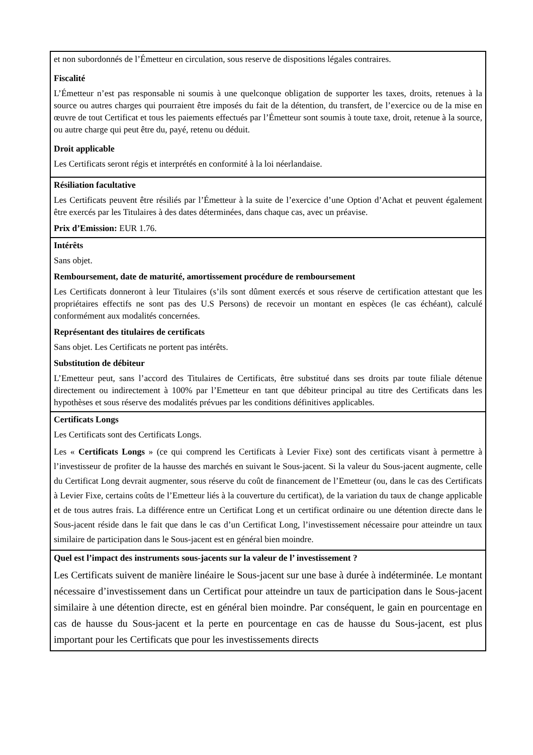| et non subordonnés de l’Émetteur en circulation, sous reserve de dispositions légales contraires. Fiscalité L’Émetteur n’est pas responsable ni soumis à une quelconque obligation de supporter les taxes, droits, retenues à la source ou autres charges qui pourraient être imposés du fait de la détention, du transfert, de l’exercice ou de la mise en œuvre de tout Certificat et tous les paiements effectués par l’Émetteur sont soumis à toute taxe, droit, retenue à la source, ou autre charge qui peut être du, payé, retenu ou déduit. Droit applicable Les Certificats seront régis et interprétés en conformité à la loi néerlandaise. |
| Résiliation facultative Les Certificats peuvent être résiliés par l’Émetteur à la suite de l’exercice d’une Option d’Achat et peuvent également être exercés par les Titulaires à des dates déterminées, dans chaque cas, avec un préavise. Prix d’Emission: EUR 1.76. |
| Intérêts Sans objet. Remboursement, date de maturité, amortissement procédure de remboursement Les Certificats donneront à leur Titulaires (s’ils sont dûment exercés et sous réserve de certification attestant que les propriétaires effectifs ne sont pas des U.S Persons) de recevoir un montant en espèces (le cas échéant), calculé conformément aux modalités concernées. Représentant des titulaires de certificats Sans objet. Les Certificats ne portent pas intérêts. Substitution de débiteur L’Emetteur peut, sans l’accord des Titulaires de Certificats, être substitué dans ses droits par toute filiale détenue directement ou indirectement à 100% par l’Emetteur en tant que débiteur principal au titre des Certificats dans les hypothèses et sous réserve des modalités prévues par les conditions définitives applicables. |
| Certificats Longs Les Certificats sont des Certificats Longs. Les « Certificats Longs » (ce qui comprend les Certificats à Levier Fixe) sont des certificats visant à permettre à l’investisseur de profiter de la hausse des marchés en suivant le Sous-jacent. Si la valeur du Sous-jacent augmente, celle du Certificat Long devrait augmenter, sous réserve du coût de financement de l’Emetteur (ou, dans le cas des Certificats à Levier Fixe, certains coûts de l’Emetteur liés à la couverture du certificat), de la variation du taux de change applicable et de tous autres frais. La différence entre un Certificat Long et un certificat ordinaire ou une détention directe dans le Sous-jacent réside dans le fait que dans le cas d’un Certificat Long, l’investissement nécessaire pour atteindre un taux similaire de participation dans le Sous-jacent est en général bien moindre. |
| Quel est l’impact des instruments sous-jacents sur la valeur de l’ investissement ? Les Certificats suivent de manière linéaire le Sous-jacent sur une base à durée à indéterminée. Le montant nécessaire d’investissement dans un Certificat pour atteindre un taux de participation dans le Sous-jacent similaire à une détention directe, est en général bien moindre. Par conséquent, le gain en pourcentage en cas de hausse du Sous-jacent et la perte en pourcentage en cas de hausse du Sous-jacent, est plus important pour les Certificats que pour les investissements directs |